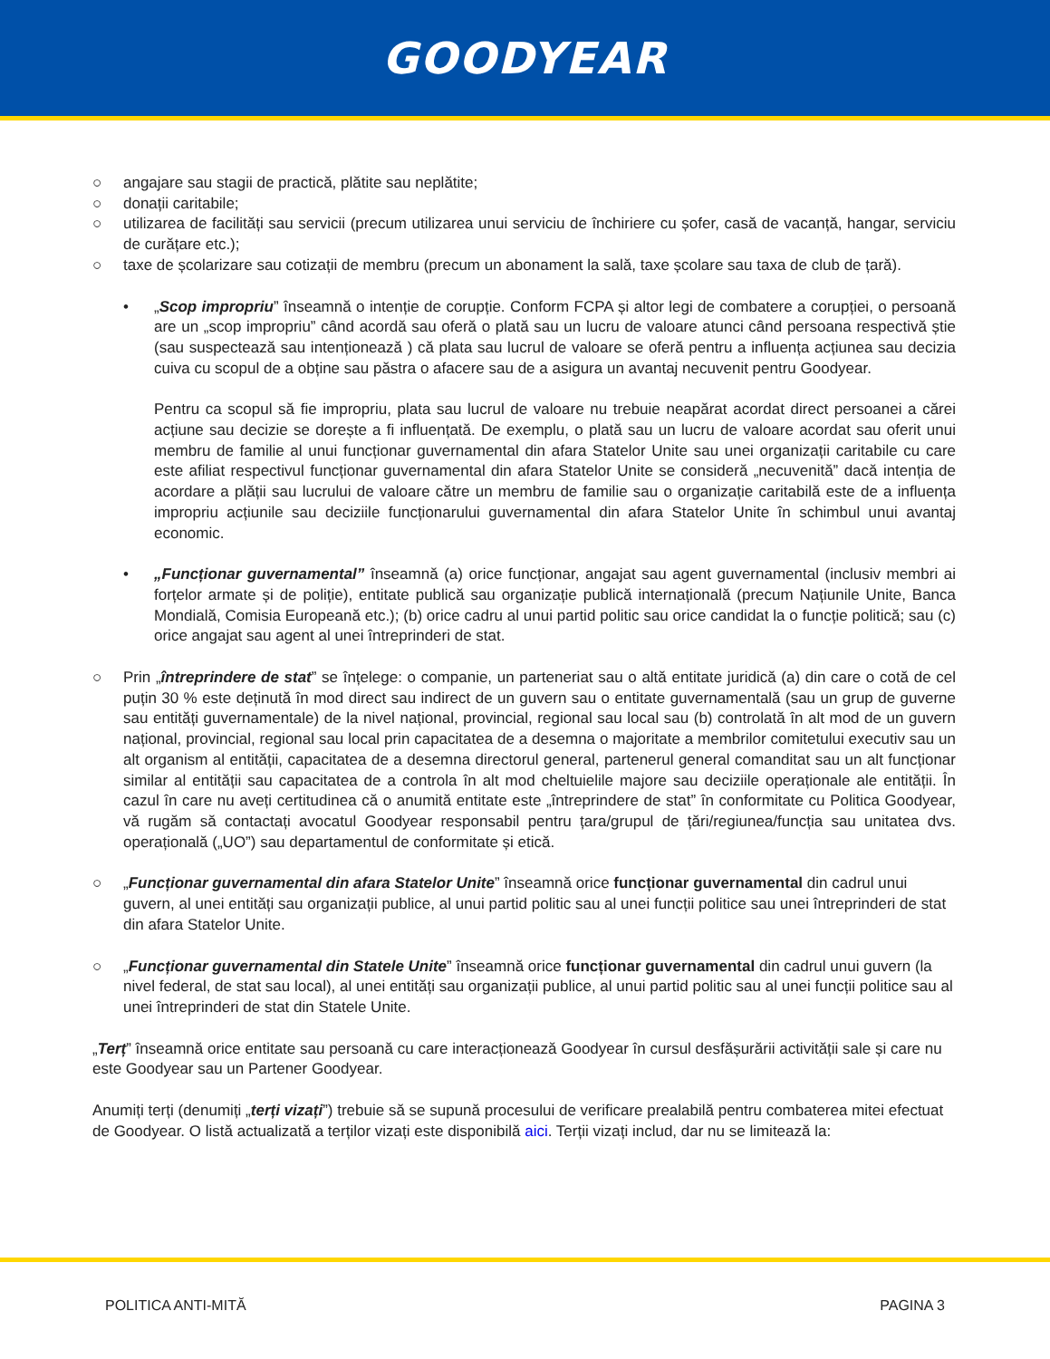GOODYEAR
○ angajare sau stagii de practică, plătite sau neplătite;
○ donații caritabile;
○ utilizarea de facilități sau servicii (precum utilizarea unui serviciu de închiriere cu șofer, casă de vacanță, hangar, serviciu de curățare etc.);
○ taxe de școlarizare sau cotizații de membru (precum un abonament la sală, taxe școlare sau taxa de club de țară).
• „Scop impropriu” înseamnă o intenție de corupție. Conform FCPA și altor legi de combatere a corupției, o persoană are un „scop impropriu” când acordă sau oferă o plată sau un lucru de valoare atunci când persoana respectivă știe (sau suspectează sau intenționează ) că plata sau lucrul de valoare se oferă pentru a influența acțiunea sau decizia cuiva cu scopul de a obține sau păstra o afacere sau de a asigura un avantaj necuvenit pentru Goodyear.
Pentru ca scopul să fie impropriu, plata sau lucrul de valoare nu trebuie neapărat acordat direct persoanei a cărei acțiune sau decizie se dorește a fi influențată. De exemplu, o plată sau un lucru de valoare acordat sau oferit unui membru de familie al unui funcționar guvernamental din afara Statelor Unite sau unei organizații caritabile cu care este afiliat respectivul funcționar guvernamental din afara Statelor Unite se consideră „necuvenită” dacă intenția de acordare a plății sau lucrului de valoare către un membru de familie sau o organizație caritabilă este de a influența impropriu acțiunile sau deciziile funcționarului guvernamental din afara Statelor Unite în schimbul unui avantaj economic.
• „Funcționar guvernamental” înseamnă (a) orice funcționar, angajat sau agent guvernamental (inclusiv membri ai forțelor armate și de poliție), entitate publică sau organizație publică internațională (precum Națiunile Unite, Banca Mondială, Comisia Europeană etc.); (b) orice cadru al unui partid politic sau orice candidat la o funcție politică; sau (c) orice angajat sau agent al unei întreprinderi de stat.
○ Prin „întreprindere de stat” se înțelege: o companie, un parteneriat sau o altă entitate juridică (a) din care o cotă de cel puțin 30 % este deținută în mod direct sau indirect de un guvern sau o entitate guvernamentală (sau un grup de guverne sau entități guvernamentale) de la nivel național, provincial, regional sau local sau (b) controlată în alt mod de un guvern național, provincial, regional sau local prin capacitatea de a desemna o majoritate a membrilor comitetului executiv sau un alt organism al entității, capacitatea de a desemna directorul general, partenerul general comanditat sau un alt funcționar similar al entității sau capacitatea de a controla în alt mod cheltuielile majore sau deciziile operaționale ale entității. În cazul în care nu aveți certitudinea că o anumită entitate este „întreprindere de stat” în conformitate cu Politica Goodyear, vă rugăm să contactați avocatul Goodyear responsabil pentru țara/grupul de țări/regiunea/funcția sau unitatea dvs. operațională („UO”) sau departamentul de conformitate și etică.
○ „Funcționar guvernamental din afara Statelor Unite” înseamnă orice funcționar guvernamental din cadrul unui guvern, al unei entități sau organizații publice, al unui partid politic sau al unei funcții politice sau unei întreprinderi de stat din afara Statelor Unite.
○ „Funcționar guvernamental din Statele Unite” înseamnă orice funcționar guvernamental din cadrul unui guvern (la nivel federal, de stat sau local), al unei entități sau organizații publice, al unui partid politic sau al unei funcții politice sau al unei întreprinderi de stat din Statele Unite.
„Terț” înseamnă orice entitate sau persoană cu care interacționează Goodyear în cursul desfășurării activității sale și care nu este Goodyear sau un Partener Goodyear.
Anumiți terți (denumiți „terți vizați”) trebuie să se supună procesului de verificare prealabilă pentru combaterea mitei efectuat de Goodyear. O listă actualizată a terților vizați este disponibilă aici. Terții vizați includ, dar nu se limitează la:
POLITICA ANTI-MITĂ PAGINA 3